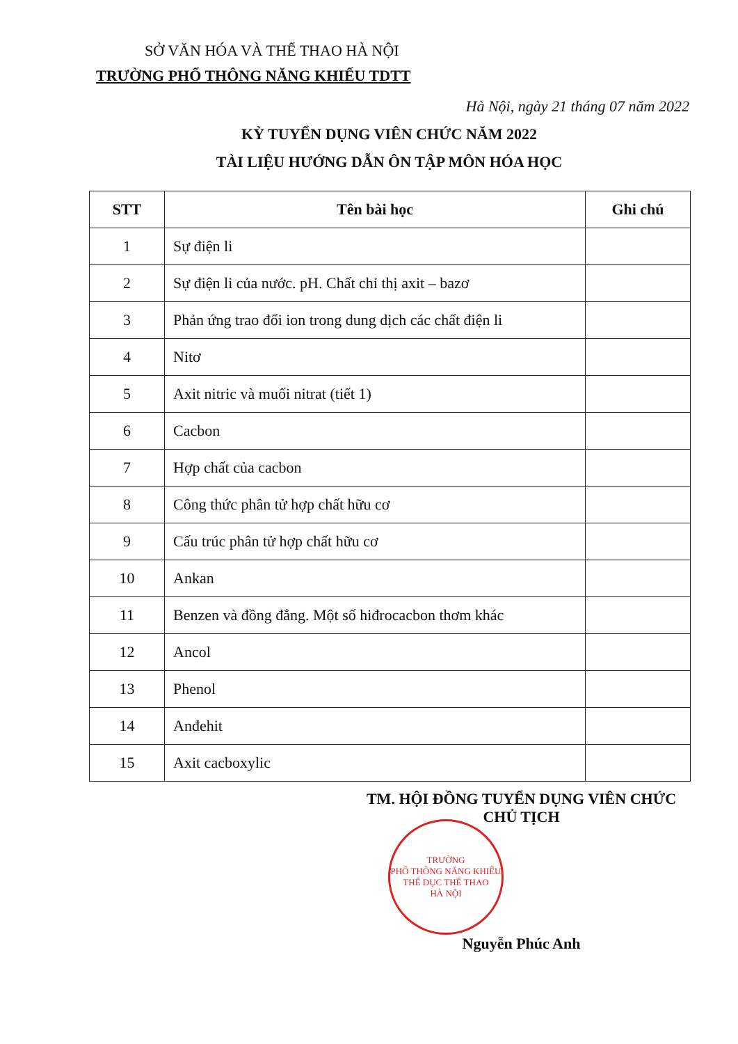SỞ VĂN HÓA VÀ THỂ THAO HÀ NỘI
TRƯỜNG PHỔ THÔNG NĂNG KHIẾU TDTT
Hà Nội, ngày 21 tháng 07 năm 2022
KỲ TUYỂN DỤNG VIÊN CHỨC NĂM 2022
TÀI LIỆU HƯỚNG DẪN ÔN TẬP MÔN HÓA HỌC
| STT | Tên bài học | Ghi chú |
| --- | --- | --- |
| 1 | Sự điện li | |
| 2 | Sự điện li của nước. pH. Chất chỉ thị axit – bazơ | |
| 3 | Phản ứng trao đổi ion trong dung dịch các chất điện li | |
| 4 | Nitơ | |
| 5 | Axit nitric và muối nitrat (tiết 1) | |
| 6 | Cacbon | |
| 7 | Hợp chất của cacbon | |
| 8 | Công thức phân tử hợp chất hữu cơ | |
| 9 | Cấu trúc phân tử hợp chất hữu cơ | |
| 10 | Ankan | |
| 11 | Benzen và đồng đẳng. Một số hiđrocacbon thơm khác | |
| 12 | Ancol | |
| 13 | Phenol | |
| 14 | Anđehit | |
| 15 | Axit cacboxylic | |
TM. HỘI ĐỒNG TUYỂN DỤNG VIÊN CHỨC
CHỦ TỊCH
TRƯỜNG
PHỔ THÔNG NĂNG KHIẾU
THỂ DỤC THỂ THAO
HÀ NỘI
Nguyễn Phúc Anh